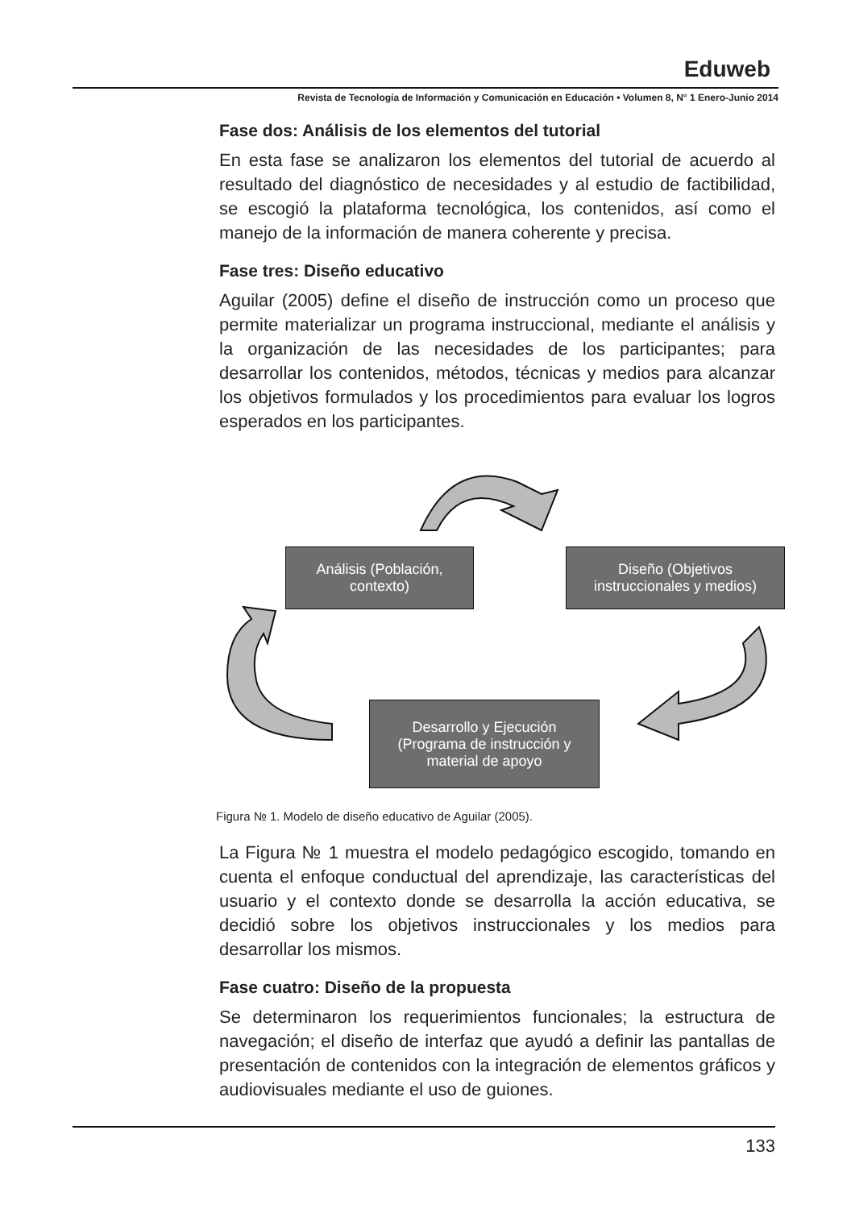Eduweb
Revista de Tecnología de Información y Comunicación en Educación • Volumen 8, N° 1 Enero-Junio 2014
Fase dos: Análisis de los elementos del tutorial
En esta fase se analizaron los elementos del tutorial de acuerdo al resultado del diagnóstico de necesidades y al estudio de factibilidad, se escogió la plataforma tecnológica, los contenidos, así como el manejo de la información de manera coherente y precisa.
Fase tres: Diseño educativo
Aguilar (2005) define el diseño de instrucción como un proceso que permite materializar un programa instruccional, mediante el análisis y la organización de las necesidades de los participantes; para desarrollar los contenidos, métodos, técnicas y medios para alcanzar los objetivos formulados y los procedimientos para evaluar los logros esperados en los participantes.
Análisis (Población,
contexto)
Diseño (Objetivos
instruccionales y medios)
Desarrollo y Ejecución
(Programa de instrucción y
material de apoyo
Figura № 1. Modelo de diseño educativo de Aguilar (2005).
La Figura № 1 muestra el modelo pedagógico escogido, tomando en cuenta el enfoque conductual del aprendizaje, las características del usuario y el contexto donde se desarrolla la acción educativa, se decidió sobre los objetivos instruccionales y los medios para desarrollar los mismos.
Fase cuatro: Diseño de la propuesta
Se determinaron los requerimientos funcionales; la estructura de navegación; el diseño de interfaz que ayudó a definir las pantallas de presentación de contenidos con la integración de elementos gráficos y audiovisuales mediante el uso de guiones.
133